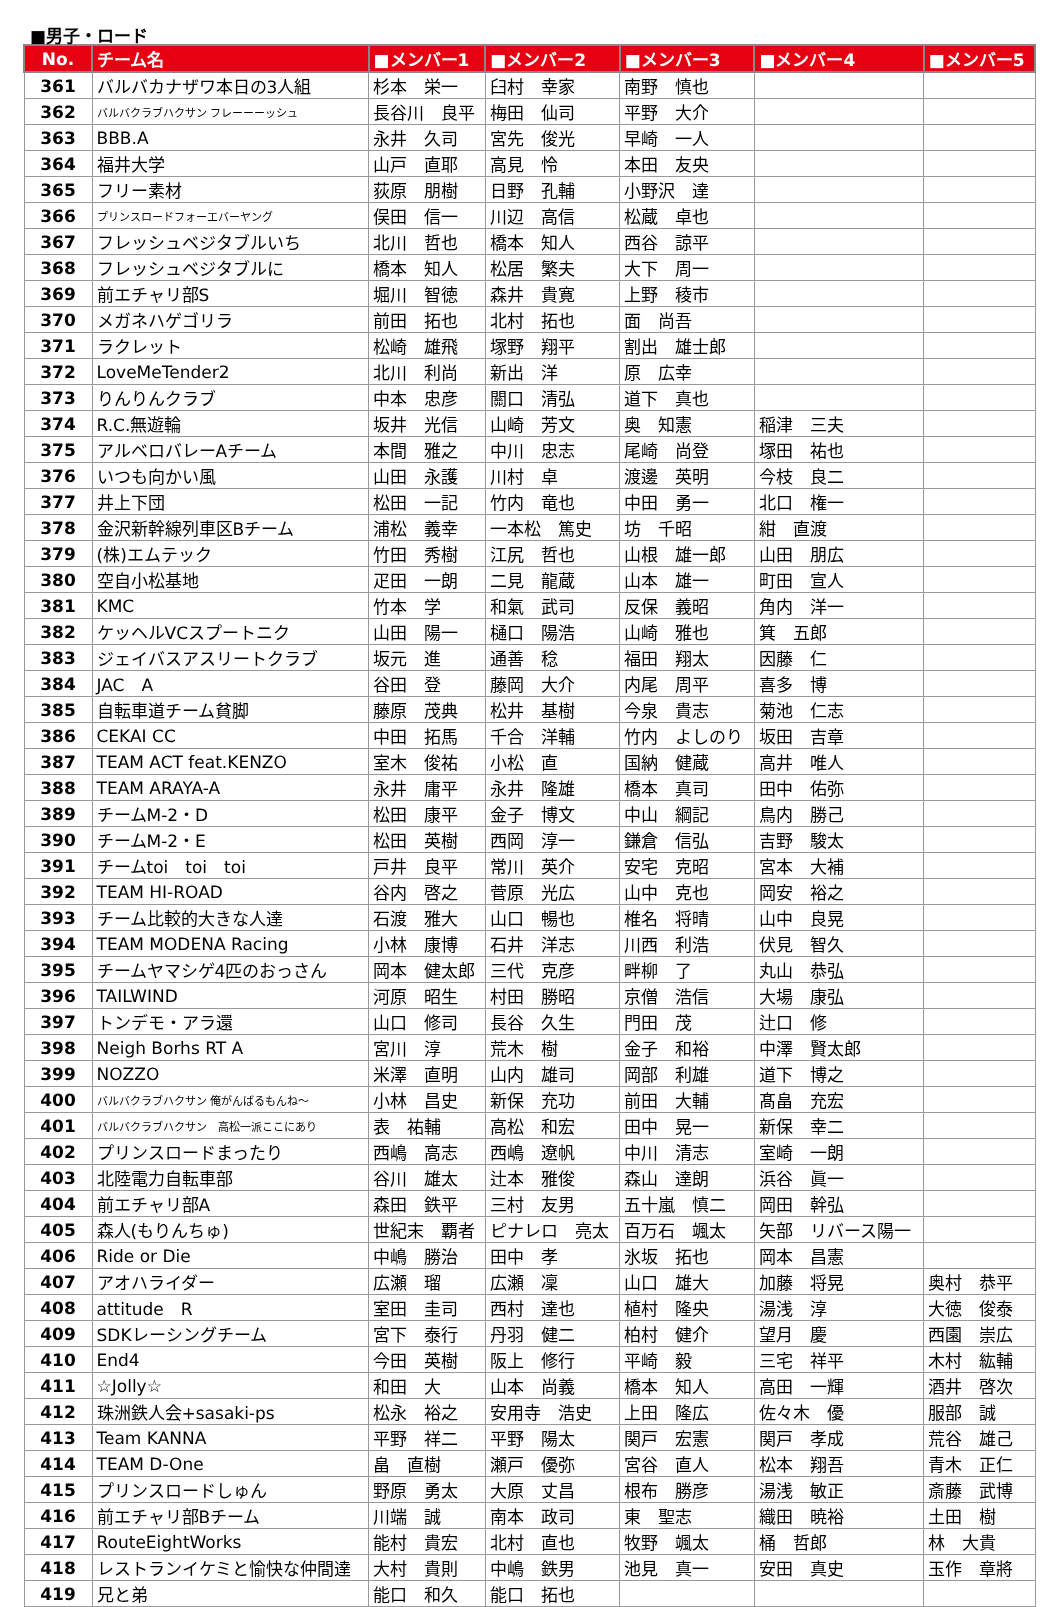■男子・ロード
| No. | チーム名 | ■メンバー1 | ■メンバー2 | ■メンバー3 | ■メンバー4 | ■メンバー5 |
| --- | --- | --- | --- | --- | --- | --- |
| 361 | バルバカナザワ本日の3人組 | 杉本 栄一 | 臼村 幸家 | 南野 慎也 | | |
| 362 | バルバクラブハクサン フレーーーッシュ | 長谷川 良平 | 梅田 仙司 | 平野 大介 | | |
| 363 | BBB.A | 永井 久司 | 宮先 俊光 | 早崎 一人 | | |
| 364 | 福井大学 | 山戸 直耶 | 高見 怜 | 本田 友央 | | |
| 365 | フリー素材 | 荻原 朋樹 | 日野 孔輔 | 小野沢 達 | | |
| 366 | プリンスロードフォーエバーヤング | 俣田 信一 | 川辺 高信 | 松蔵 卓也 | | |
| 367 | フレッシュベジタブルいち | 北川 哲也 | 橋本 知人 | 西谷 諒平 | | |
| 368 | フレッシュベジタブルに | 橋本 知人 | 松居 繁夫 | 大下 周一 | | |
| 369 | 前エチャリ部S | 堀川 智徳 | 森井 貴寛 | 上野 稜市 | | |
| 370 | メガネハゲゴリラ | 前田 拓也 | 北村 拓也 | 面 尚吾 | | |
| 371 | ラクレット | 松崎 雄飛 | 塚野 翔平 | 割出 雄士郎 | | |
| 372 | LoveMeTender2 | 北川 利尚 | 新出 洋 | 原 広幸 | | |
| 373 | りんりんクラブ | 中本 忠彦 | 關口 清弘 | 道下 真也 | | |
| 374 | R.C.無遊輪 | 坂井 光信 | 山崎 芳文 | 奥 知憲 | 稲津 三夫 | |
| 375 | アルベロバレーAチーム | 本間 雅之 | 中川 忠志 | 尾崎 尚登 | 塚田 祐也 | |
| 376 | いつも向かい風 | 山田 永護 | 川村 卓 | 渡邊 英明 | 今枝 良二 | |
| 377 | 井上下団 | 松田 一記 | 竹内 竜也 | 中田 勇一 | 北口 権一 | |
| 378 | 金沢新幹線列車区Bチーム | 浦松 義幸 | 一本松 篤史 | 坊 千昭 | 紺 直渡 | |
| 379 | (株)エムテック | 竹田 秀樹 | 江尻 哲也 | 山根 雄一郎 | 山田 朋広 | |
| 380 | 空自小松基地 | 疋田 一朗 | 二見 龍蔵 | 山本 雄一 | 町田 宣人 | |
| 381 | KMC | 竹本 学 | 和氣 武司 | 反保 義昭 | 角内 洋一 | |
| 382 | ケッヘルVCスプートニク | 山田 陽一 | 樋口 陽浩 | 山崎 雅也 | 箕 五郎 | |
| 383 | ジェイバスアスリートクラブ | 坂元 進 | 通善 稔 | 福田 翔太 | 因藤 仁 | |
| 384 | JAC A | 谷田 登 | 藤岡 大介 | 内尾 周平 | 喜多 博 | |
| 385 | 自転車道チーム貧脚 | 藤原 茂典 | 松井 基樹 | 今泉 貴志 | 菊池 仁志 | |
| 386 | CEKAI CC | 中田 拓馬 | 千合 洋輔 | 竹内 よしのり | 坂田 吉章 | |
| 387 | TEAM ACT feat.KENZO | 室木 俊祐 | 小松 直 | 国納 健蔵 | 高井 唯人 | |
| 388 | TEAM ARAYA-A | 永井 庸平 | 永井 隆雄 | 橋本 真司 | 田中 佑弥 | |
| 389 | チームM-2・D | 松田 康平 | 金子 博文 | 中山 綱記 | 鳥内 勝己 | |
| 390 | チームM-2・E | 松田 英樹 | 西岡 淳一 | 鎌倉 信弘 | 吉野 駿太 | |
| 391 | チームtoi toi toi | 戸井 良平 | 常川 英介 | 安宅 克昭 | 宮本 大補 | |
| 392 | TEAM HI-ROAD | 谷内 啓之 | 菅原 光広 | 山中 克也 | 岡安 裕之 | |
| 393 | チーム比較的大きな人達 | 石渡 雅大 | 山口 暢也 | 椎名 将晴 | 山中 良晃 | |
| 394 | TEAM MODENA Racing | 小林 康博 | 石井 洋志 | 川西 利浩 | 伏見 智久 | |
| 395 | チームヤマシゲ4匹のおっさん | 岡本 健太郎 | 三代 克彦 | 畔柳 了 | 丸山 恭弘 | |
| 396 | TAILWIND | 河原 昭生 | 村田 勝昭 | 京僧 浩信 | 大場 康弘 | |
| 397 | トンデモ・アラ還 | 山口 修司 | 長谷 久生 | 門田 茂 | 辻口 修 | |
| 398 | Neigh Borhs RT A | 宮川 淳 | 荒木 樹 | 金子 和裕 | 中澤 賢太郎 | |
| 399 | NOZZO | 米澤 直明 | 山内 雄司 | 岡部 利雄 | 道下 博之 | |
| 400 | バルバクラブハクサン 俺がんばるもんね～ | 小林 昌史 | 新保 充功 | 前田 大輔 | 髙畠 充宏 | |
| 401 | バルバクラブハクサン 高松一派ここにあり | 表 祐輔 | 高松 和宏 | 田中 晃一 | 新保 幸二 | |
| 402 | プリンスロードまったり | 西嶋 高志 | 西嶋 遼帆 | 中川 清志 | 室崎 一朗 | |
| 403 | 北陸電力自転車部 | 谷川 雄太 | 辻本 雅俊 | 森山 達朗 | 浜谷 眞一 | |
| 404 | 前エチャリ部A | 森田 鉄平 | 三村 友男 | 五十嵐 慎二 | 岡田 幹弘 | |
| 405 | 森人(もりんちゅ) | 世紀末 覇者 | ピナレロ 亮太 | 百万石 颯太 | 矢部 リバース陽一 | |
| 406 | Ride or Die | 中嶋 勝治 | 田中 孝 | 氷坂 拓也 | 岡本 昌憲 | |
| 407 | アオハライダー | 広瀬 瑠 | 広瀬 凜 | 山口 雄大 | 加藤 将晃 | 奥村 恭平 |
| 408 | attitude R | 室田 圭司 | 西村 達也 | 植村 隆央 | 湯浅 淳 | 大徳 俊泰 |
| 409 | SDKレーシングチーム | 宮下 泰行 | 丹羽 健二 | 柏村 健介 | 望月 慶 | 西園 崇広 |
| 410 | End4 | 今田 英樹 | 阪上 修行 | 平崎 毅 | 三宅 祥平 | 木村 紘輔 |
| 411 | ☆Jolly☆ | 和田 大 | 山本 尚義 | 橋本 知人 | 高田 一輝 | 酒井 啓次 |
| 412 | 珠洲鉄人会+sasaki-ps | 松永 裕之 | 安用寺 浩史 | 上田 隆広 | 佐々木 優 | 服部 誠 |
| 413 | Team KANNA | 平野 祥二 | 平野 陽太 | 関戸 宏憲 | 関戸 孝成 | 荒谷 雄己 |
| 414 | TEAM D-One | 畠 直樹 | 瀬戸 優弥 | 宮谷 直人 | 松本 翔吾 | 青木 正仁 |
| 415 | プリンスロードしゅん | 野原 勇太 | 大原 丈昌 | 根布 勝彦 | 湯浅 敏正 | 斎藤 武博 |
| 416 | 前エチャリ部Bチーム | 川端 誠 | 南本 政司 | 東 聖志 | 織田 暁裕 | 土田 樹 |
| 417 | RouteEightWorks | 能村 貴宏 | 北村 直也 | 牧野 颯太 | 桶 哲郎 | 林 大貴 |
| 418 | レストランイケミと愉快な仲間達 | 大村 貴則 | 中嶋 鉄男 | 池見 真一 | 安田 真史 | 玉作 章將 |
| 419 | 兄と弟 | 能口 和久 | 能口 拓也 | | | |